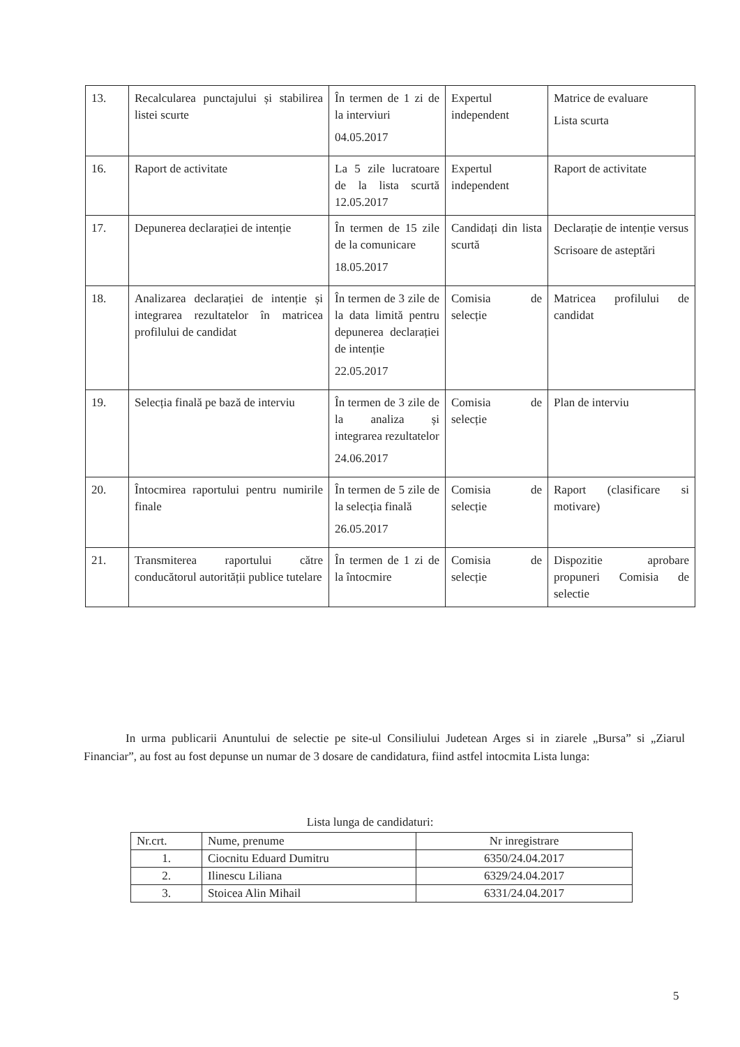| 13. | Recalcularea punctajului și stabilirea listei scurte | În termen de 1 zi de la interviuri 04.05.2017 | Expertul independent | Matrice de evaluare Lista scurta |
| 16. | Raport de activitate | La 5 zile lucratoare de la lista scurtă 12.05.2017 | Expertul independent | Raport de activitate |
| 17. | Depunerea declarației de intenție | În termen de 15 zile de la comunicare 18.05.2017 | Candidați din lista scurtă | Declarație de intenție versus Scrisoare de asteptări |
| 18. | Analizarea declarației de intenție și integrarea rezultatelor în matricea profilului de candidat | În termen de 3 zile de la data limită pentru depunerea declarației de intenție 22.05.2017 | Comisia de selecție | Matricea profilului de candidat |
| 19. | Selecția finală pe bază de interviu | În termen de 3 zile de la analiza și integrarea rezultatelor 24.06.2017 | Comisia de selecție | Plan de interviu |
| 20. | Întocmirea raportului pentru numirile finale | În termen de 5 zile de la selecția finală 26.05.2017 | Comisia de selecție | Raport (clasificare si motivare) |
| 21. | Transmiterea raportului către conducătorul autorității publice tutelare | În termen de 1 zi de la întocmire | Comisia de selecție | Dispozitie aprobare propuneri Comisia de selectie |
In urma publicarii Anuntului de selectie pe site-ul Consiliului Judetean Arges si in ziarele „Bursa” si „Ziarul Financiar”, au fost au fost depunse un numar de 3 dosare de candidatura, fiind astfel intocmita Lista lunga:
Lista lunga de candidaturi:
| Nr.crt. | Nume, prenume | Nr inregistrare |
| --- | --- | --- |
| 1. | Ciocnitu Eduard Dumitru | 6350/24.04.2017 |
| 2. | Ilinescu Liliana | 6329/24.04.2017 |
| 3. | Stoicea Alin Mihail | 6331/24.04.2017 |
5